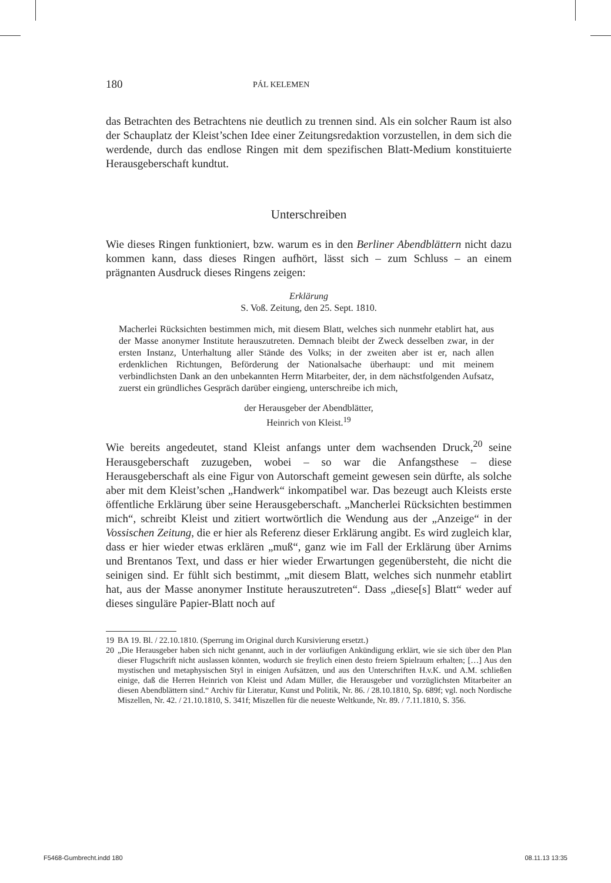180
PÁL KELEMEN
das Betrachten des Betrachtens nie deutlich zu trennen sind. Als ein solcher Raum ist also der Schauplatz der Kleist’schen Idee einer Zeitungsredaktion vorzustellen, in dem sich die werdende, durch das endlose Ringen mit dem spezifischen Blatt-Medium konstituierte Herausgeberschaft kundtut.
Unterschreiben
Wie dieses Ringen funktioniert, bzw. warum es in den Berliner Abendblättern nicht dazu kommen kann, dass dieses Ringen aufhört, lässt sich – zum Schluss – an einem prägnanten Ausdruck dieses Ringens zeigen:
Erklärung
S. Voß. Zeitung, den 25. Sept. 1810.
Macherlei Rücksichten bestimmen mich, mit diesem Blatt, welches sich nunmehr etablirt hat, aus der Masse anonymer Institute herauszutreten. Demnach bleibt der Zweck desselben zwar, in der ersten Instanz, Unterhaltung aller Stände des Volks; in der zweiten aber ist er, nach allen erdenklichen Richtungen, Beförderung der Nationalsache überhaupt: und mit meinem verbindlichsten Dank an den unbekannten Herrn Mitarbeiter, der, in dem nächstfolgenden Aufsatz, zuerst ein gründliches Gespräch darüber eingieng, unterschreibe ich mich,
der Herausgeber der Abendblätter,
Heinrich von Kleist.<sup>19</sup>
Wie bereits angedeutet, stand Kleist anfangs unter dem wachsenden Druck,<sup>20</sup> seine Herausgeberschaft zuzugeben, wobei – so war die Anfangsthese – diese Herausgeberschaft als eine Figur von Autorschaft gemeint gewesen sein dürfte, als solche aber mit dem Kleist’schen „Handwerk“ inkompatibel war. Das bezeugt auch Kleists erste öffentliche Erklärung über seine Herausgeberschaft. „Mancherlei Rücksichten bestimmen mich“, schreibt Kleist und zitiert wortwörtlich die Wendung aus der „Anzeige“ in der Vossischen Zeitung, die er hier als Referenz dieser Erklärung angibt. Es wird zugleich klar, dass er hier wieder etwas erklären „muß“, ganz wie im Fall der Erklärung über Arnims und Brentanos Text, und dass er hier wieder Erwartungen gegenübersteht, die nicht die seinigen sind. Er fühlt sich bestimmt, „mit diesem Blatt, welches sich nunmehr etablirt hat, aus der Masse anonymer Institute herauszutreten“. Dass „diese[s] Blatt“ weder auf dieses singuläre Papier-Blatt noch auf
19 BA 19. Bl. / 22.10.1810. (Sperrung im Original durch Kursivierung ersetzt.)
20 „Die Herausgeber haben sich nicht genannt, auch in der vorläufigen Ankündigung erklärt, wie sie sich über den Plan dieser Flugschrift nicht auslassen könnten, wodurch sie freylich einen desto freiern Spielraum erhalten; […] Aus den mystischen und metaphysischen Styl in einigen Aufsätzen, und aus den Unterschriften H.v.K. und A.M. schließen einige, daß die Herren Heinrich von Kleist und Adam Müller, die Herausgeber und vorzüglichsten Mitarbeiter an diesen Abendblättern sind.“ Archiv für Literatur, Kunst und Politik, Nr. 86. / 28.10.1810, Sp. 689f; vgl. noch Nordische Miszellen, Nr. 42. / 21.10.1810, S. 341f; Miszellen für die neueste Weltkunde, Nr. 89. / 7.11.1810, S. 356.
F5468-Gumbrecht.indd 180 08.11.13 13:35